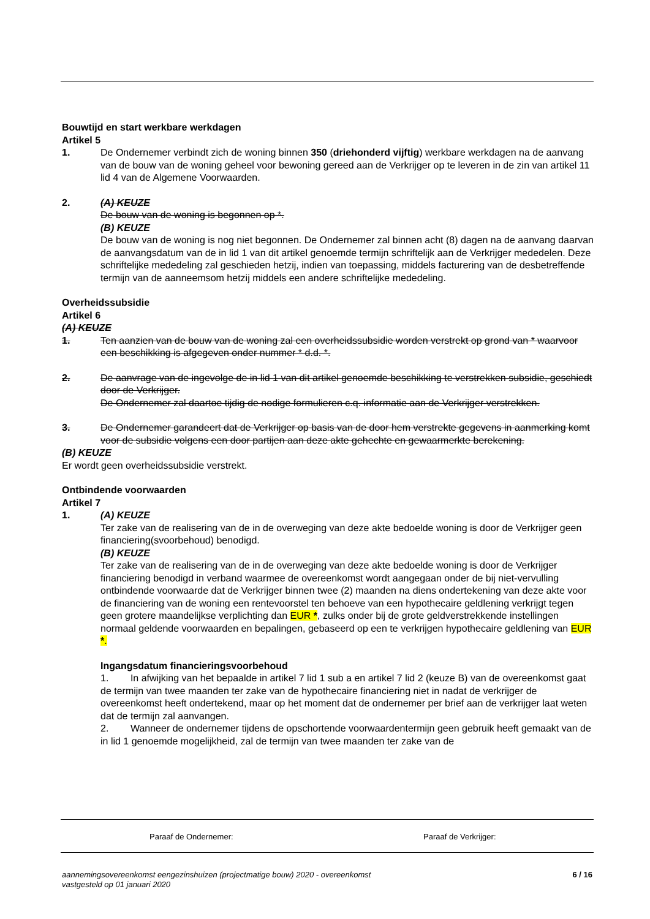Bouwtijd en start werkbare werkdagen
Artikel 5
1. De Ondernemer verbindt zich de woning binnen 350 (driehonderd vijftig) werkbare werkdagen na de aanvang van de bouw van de woning geheel voor bewoning gereed aan de Verkrijger op te leveren in de zin van artikel 11 lid 4 van de Algemene Voorwaarden.
2. (A) KEUZE
De bouw van de woning is begonnen op *.
(B) KEUZE
De bouw van de woning is nog niet begonnen. De Ondernemer zal binnen acht (8) dagen na de aanvang daarvan de aanvangsdatum van de in lid 1 van dit artikel genoemde termijn schriftelijk aan de Verkrijger mededelen. Deze schriftelijke mededeling zal geschieden hetzij, indien van toepassing, middels facturering van de desbetreffende termijn van de aanneemsom hetzij middels een andere schriftelijke mededeling.
Overheidssubsidie
Artikel 6
(A) KEUZE
1. Ten aanzien van de bouw van de woning zal een overheidssubsidie worden verstrekt op grond van * waarvoor een beschikking is afgegeven onder nummer * d.d. *.
2. De aanvrage van de ingevolge de in lid 1 van dit artikel genoemde beschikking te verstrekken subsidie, geschiedt door de Verkrijger.
De Ondernemer zal daartoe tijdig de nodige formulieren c.q. informatie aan de Verkrijger verstrekken.
3. De Ondernemer garandeert dat de Verkrijger op basis van de door hem verstrekte gegevens in aanmerking komt voor de subsidie volgens een door partijen aan deze akte gehechte en gewaarmerkte berekening.
(B) KEUZE
Er wordt geen overheidssubsidie verstrekt.
Ontbindende voorwaarden
Artikel 7
1. (A) KEUZE
Ter zake van de realisering van de in de overweging van deze akte bedoelde woning is door de Verkrijger geen financiering(svoorbehoud) benodigd.
(B) KEUZE
Ter zake van de realisering van de in de overweging van deze akte bedoelde woning is door de Verkrijger financiering benodigd in verband waarmee de overeenkomst wordt aangegaan onder de bij niet-vervulling ontbindende voorwaarde dat de Verkrijger binnen twee (2) maanden na diens ondertekening van deze akte voor de financiering van de woning een rentevoorstel ten behoeve van een hypothecaire geldlening verkrijgt tegen geen grotere maandelijkse verplichting dan EUR *, zulks onder bij de grote geldverstrekkende instellingen normaal geldende voorwaarden en bepalingen, gebaseerd op een te verkrijgen hypothecaire geldlening van EUR *.
Ingangsdatum financieringsvoorbehoud
1. In afwijking van het bepaalde in artikel 7 lid 1 sub a en artikel 7 lid 2 (keuze B) van de overeenkomst gaat de termijn van twee maanden ter zake van de hypothecaire financiering niet in nadat de verkrijger de overeenkomst heeft ondertekend, maar op het moment dat de ondernemer per brief aan de verkrijger laat weten dat de termijn zal aanvangen.
2. Wanneer de ondernemer tijdens de opschortende voorwaardentermijn geen gebruik heeft gemaakt van de in lid 1 genoemde mogelijkheid, zal de termijn van twee maanden ter zake van de
Paraaf de Ondernemer: Paraaf de Verkrijger:
aannemingsovereenkomst eengezinshuizen (projectmatige bouw) 2020 - overeenkomst
vastgesteld op 01 januari 2020
6 / 16